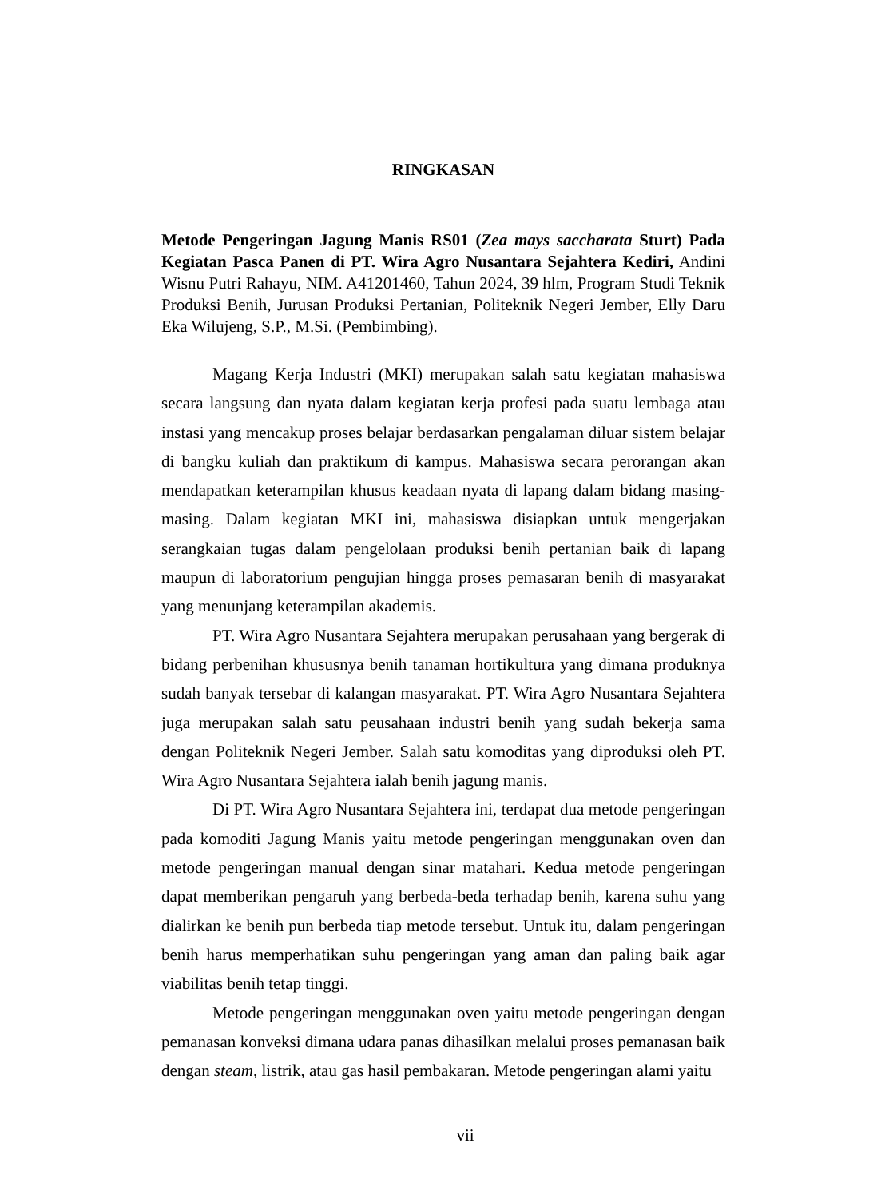RINGKASAN
Metode Pengeringan Jagung Manis RS01 (Zea mays saccharata Sturt) Pada Kegiatan Pasca Panen di PT. Wira Agro Nusantara Sejahtera Kediri, Andini Wisnu Putri Rahayu, NIM. A41201460, Tahun 2024, 39 hlm, Program Studi Teknik Produksi Benih, Jurusan Produksi Pertanian, Politeknik Negeri Jember, Elly Daru Eka Wilujeng, S.P., M.Si. (Pembimbing).
Magang Kerja Industri (MKI) merupakan salah satu kegiatan mahasiswa secara langsung dan nyata dalam kegiatan kerja profesi pada suatu lembaga atau instasi yang mencakup proses belajar berdasarkan pengalaman diluar sistem belajar di bangku kuliah dan praktikum di kampus. Mahasiswa secara perorangan akan mendapatkan keterampilan khusus keadaan nyata di lapang dalam bidang masing-masing. Dalam kegiatan MKI ini, mahasiswa disiapkan untuk mengerjakan serangkaian tugas dalam pengelolaan produksi benih pertanian baik di lapang maupun di laboratorium pengujian hingga proses pemasaran benih di masyarakat yang menunjang keterampilan akademis.
PT. Wira Agro Nusantara Sejahtera merupakan perusahaan yang bergerak di bidang perbenihan khususnya benih tanaman hortikultura yang dimana produknya sudah banyak tersebar di kalangan masyarakat. PT. Wira Agro Nusantara Sejahtera juga merupakan salah satu peusahaan industri benih yang sudah bekerja sama dengan Politeknik Negeri Jember. Salah satu komoditas yang diproduksi oleh PT. Wira Agro Nusantara Sejahtera ialah benih jagung manis.
Di PT. Wira Agro Nusantara Sejahtera ini, terdapat dua metode pengeringan pada komoditi Jagung Manis yaitu metode pengeringan menggunakan oven dan metode pengeringan manual dengan sinar matahari. Kedua metode pengeringan dapat memberikan pengaruh yang berbeda-beda terhadap benih, karena suhu yang dialirkan ke benih pun berbeda tiap metode tersebut. Untuk itu, dalam pengeringan benih harus memperhatikan suhu pengeringan yang aman dan paling baik agar viabilitas benih tetap tinggi.
Metode pengeringan menggunakan oven yaitu metode pengeringan dengan pemanasan konveksi dimana udara panas dihasilkan melalui proses pemanasan baik dengan steam, listrik, atau gas hasil pembakaran. Metode pengeringan alami yaitu
vii